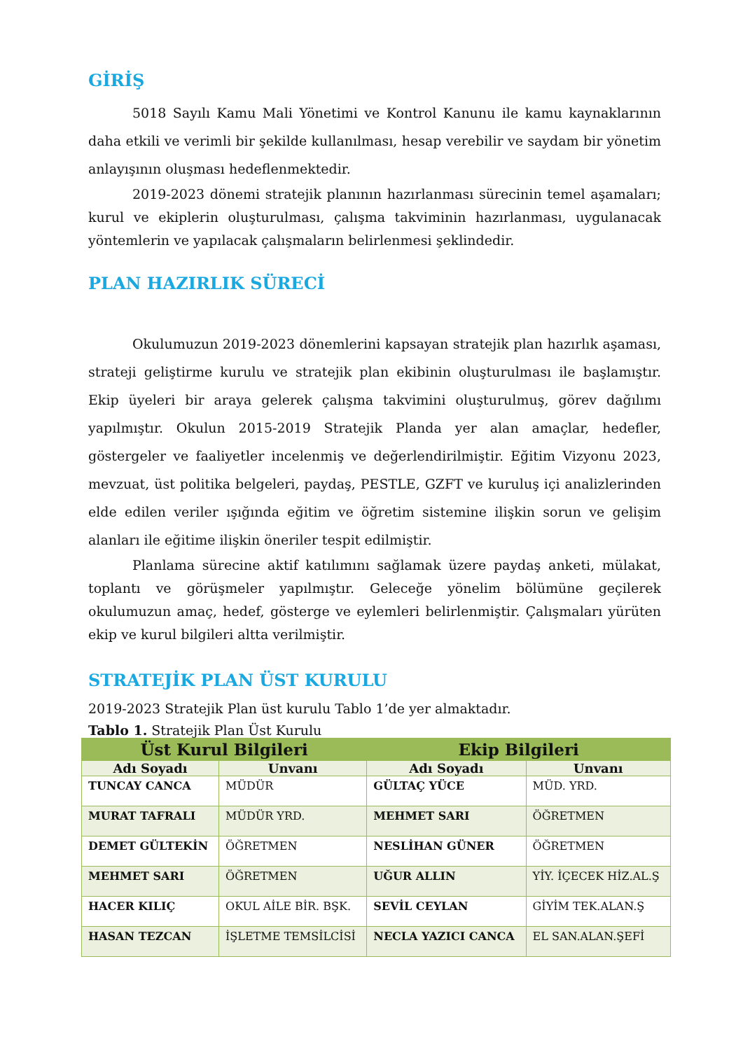GİRİŞ
5018 Sayılı Kamu Mali Yönetimi ve Kontrol Kanunu ile kamu kaynaklarının daha etkili ve verimli bir şekilde kullanılması, hesap verebilir ve saydam bir yönetim anlayışının oluşması hedeflenmektedir.
2019-2023 dönemi stratejik planının hazırlanması sürecinin temel aşamaları; kurul ve ekiplerin oluşturulması, çalışma takviminin hazırlanması, uygulanacak yöntemlerin ve yapılacak çalışmaların belirlenmesi şeklindedir.
PLAN HAZIRLIK SÜRECİ
Okulumuzun 2019-2023 dönemlerini kapsayan stratejik plan hazırlık aşaması, strateji geliştirme kurulu ve stratejik plan ekibinin oluşturulması ile başlamıştır. Ekip üyeleri bir araya gelerek çalışma takvimini oluşturulmuş, görev dağılımı yapılmıştır. Okulun 2015-2019 Stratejik Planda yer alan amaçlar, hedefler, göstergeler ve faaliyetler incelenmiş ve değerlendirilmiştir. Eğitim Vizyonu 2023, mevzuat, üst politika belgeleri, paydaş, PESTLE, GZFT ve kuruluş içi analizlerinden elde edilen veriler ışığında eğitim ve öğretim sistemine ilişkin sorun ve gelişim alanları ile eğitime ilişkin öneriler tespit edilmiştir.
Planlama sürecine aktif katılımını sağlamak üzere paydaş anketi, mülakat, toplantı ve görüşmeler yapılmıştır. Geleceğe yönelim bölümüne geçilerek okulumuzun amaç, hedef, gösterge ve eylemleri belirlenmiştir. Çalışmaları yürüten ekip ve kurul bilgileri altta verilmiştir.
STRATEJİK PLAN ÜST KURULU
2019-2023 Stratejik Plan üst kurulu Tablo 1’de yer almaktadır.
Tablo 1. Stratejik Plan Üst Kurulu
| Üst Kurul Bilgileri | | Ekip Bilgileri | |
| --- | --- | --- | --- |
| Adı Soyadı | Unvanı | Adı Soyadı | Unvanı |
| TUNCAY CANCA | MÜDÜR | GÜLTAÇ YÜCE | MÜD. YRD. |
| MURAT TAFRALI | MÜDÜR YRD. | MEHMET SARI | ÖĞRETMEN |
| DEMET GÜLTEKİN | ÖĞRETMEN | NESLİHAN GÜNER | ÖĞRETMEN |
| MEHMET SARI | ÖĞRETMEN | UĞUR ALLIN | YİY. İÇECEK HİZ.AL.Ş |
| HACER KILIÇ | OKUL AİLE BİR. BŞK. | SEVİL CEYLAN | GİYİM TEK.ALAN.Ş |
| HASAN TEZCAN | İŞLETME TEMSİLCİSİ | NECLA YAZICI CANCA | EL SAN.ALAN.ŞEFİ |